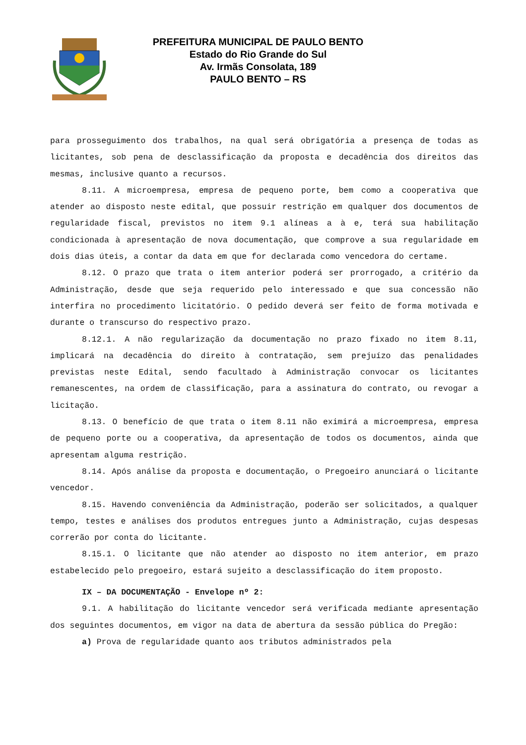PREFEITURA MUNICIPAL DE PAULO BENTO
Estado do Rio Grande do Sul
Av. Irmãs Consolata, 189
PAULO BENTO – RS
para prosseguimento dos trabalhos, na qual será obrigatória a presença de todas as licitantes, sob pena de desclassificação da proposta e decadência dos direitos das mesmas, inclusive quanto a recursos.
8.11. A microempresa, empresa de pequeno porte, bem como a cooperativa que atender ao disposto neste edital, que possuir restrição em qualquer dos documentos de regularidade fiscal, previstos no item 9.1 alíneas a à e, terá sua habilitação condicionada à apresentação de nova documentação, que comprove a sua regularidade em dois dias úteis, a contar da data em que for declarada como vencedora do certame.
8.12. O prazo que trata o item anterior poderá ser prorrogado, a critério da Administração, desde que seja requerido pelo interessado e que sua concessão não interfira no procedimento licitatório. O pedido deverá ser feito de forma motivada e durante o transcurso do respectivo prazo.
8.12.1. A não regularização da documentação no prazo fixado no item 8.11, implicará na decadência do direito à contratação, sem prejuízo das penalidades previstas neste Edital, sendo facultado à Administração convocar os licitantes remanescentes, na ordem de classificação, para a assinatura do contrato, ou revogar a licitação.
8.13. O benefício de que trata o item 8.11 não eximirá a microempresa, empresa de pequeno porte ou a cooperativa, da apresentação de todos os documentos, ainda que apresentam alguma restrição.
8.14. Após análise da proposta e documentação, o Pregoeiro anunciará o licitante vencedor.
8.15. Havendo conveniência da Administração, poderão ser solicitados, a qualquer tempo, testes e análises dos produtos entregues junto a Administração, cujas despesas correrão por conta do licitante.
8.15.1. O licitante que não atender ao disposto no item anterior, em prazo estabelecido pelo pregoeiro, estará sujeito a desclassificação do item proposto.
IX – DA DOCUMENTAÇÃO - Envelope nº 2:
9.1. A habilitação do licitante vencedor será verificada mediante apresentação dos seguintes documentos, em vigor na data de abertura da sessão pública do Pregão:
a) Prova de regularidade quanto aos tributos administrados pela